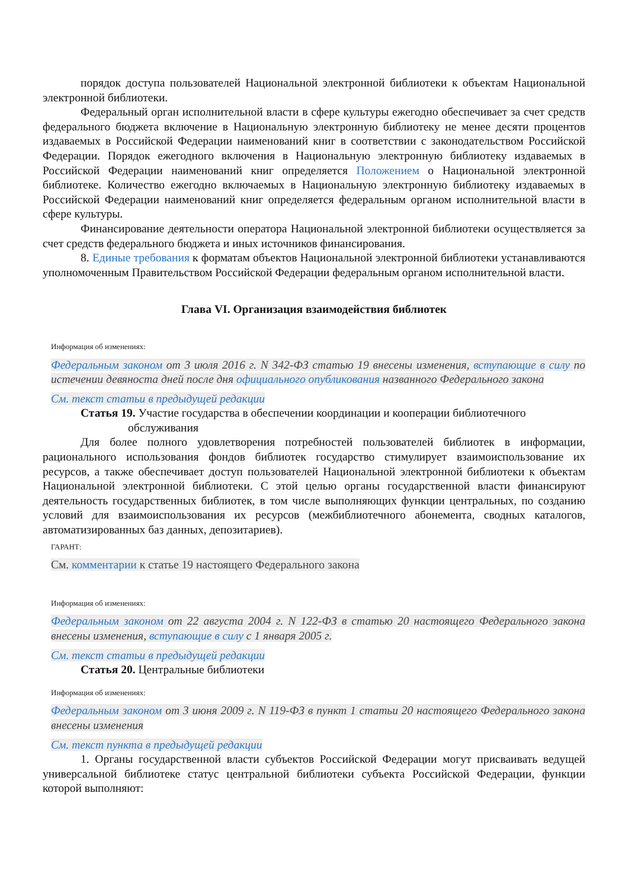порядок доступа пользователей Национальной электронной библиотеки к объектам Национальной электронной библиотеки.
Федеральный орган исполнительной власти в сфере культуры ежегодно обеспечивает за счет средств федерального бюджета включение в Национальную электронную библиотеку не менее десяти процентов издаваемых в Российской Федерации наименований книг в соответствии с законодательством Российской Федерации. Порядок ежегодного включения в Национальную электронную библиотеку издаваемых в Российской Федерации наименований книг определяется Положением о Национальной электронной библиотеке. Количество ежегодно включаемых в Национальную электронную библиотеку издаваемых в Российской Федерации наименований книг определяется федеральным органом исполнительной власти в сфере культуры.
Финансирование деятельности оператора Национальной электронной библиотеки осуществляется за счет средств федерального бюджета и иных источников финансирования.
8. Единые требования к форматам объектов Национальной электронной библиотеки устанавливаются уполномоченным Правительством Российской Федерации федеральным органом исполнительной власти.
Глава VI. Организация взаимодействия библиотек
Информация об изменениях:
Федеральным законом от 3 июля 2016 г. N 342-ФЗ статью 19 внесены изменения, вступающие в силу по истечении девяноста дней после дня официального опубликования названного Федерального закона
См. текст статьи в предыдущей редакции
Статья 19. Участие государства в обеспечении координации и кооперации библиотечного
обслуживания
Для более полного удовлетворения потребностей пользователей библиотек в информации, рационального использования фондов библиотек государство стимулирует взаимоиспользование их ресурсов, а также обеспечивает доступ пользователей Национальной электронной библиотеки к объектам Национальной электронной библиотеки. С этой целью органы государственной власти финансируют деятельность государственных библиотек, в том числе выполняющих функции центральных, по созданию условий для взаимоиспользования их ресурсов (межбиблиотечного абонемента, сводных каталогов, автоматизированных баз данных, депозитариев).
ГАРАНТ:
См. комментарии к статье 19 настоящего Федерального закона
Информация об изменениях:
Федеральным законом от 22 августа 2004 г. N 122-ФЗ в статью 20 настоящего Федерального закона внесены изменения, вступающие в силу с 1 января 2005 г.
См. текст статьи в предыдущей редакции
Статья 20. Центральные библиотеки
Информация об изменениях:
Федеральным законом от 3 июня 2009 г. N 119-ФЗ в пункт 1 статьи 20 настоящего Федерального закона внесены изменения
См. текст пункта в предыдущей редакции
1. Органы государственной власти субъектов Российской Федерации могут присваивать ведущей универсальной библиотеке статус центральной библиотеки субъекта Российской Федерации, функции которой выполняют: